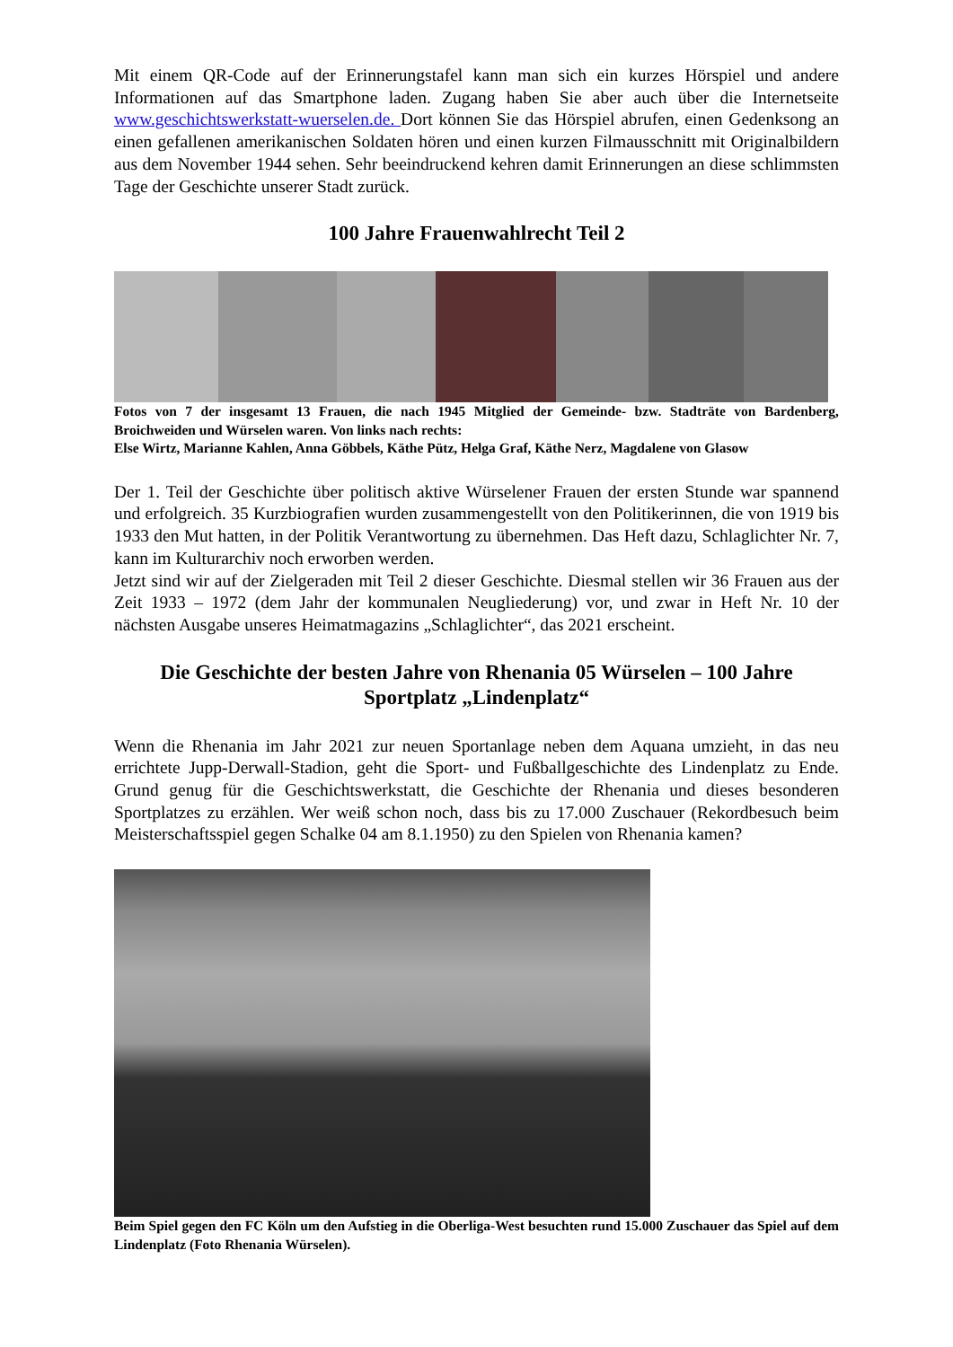Mit einem QR-Code auf der Erinnerungstafel kann man sich ein kurzes Hörspiel und andere Informationen auf das Smartphone laden. Zugang haben Sie aber auch über die Internetseite www.geschichtswerkstatt-wuerselen.de. Dort können Sie das Hörspiel abrufen, einen Gedenksong an einen gefallenen amerikanischen Soldaten hören und einen kurzen Filmausschnitt mit Originalbildern aus dem November 1944 sehen. Sehr beeindruckend kehren damit Erinnerungen an diese schlimmsten Tage der Geschichte unserer Stadt zurück.
100 Jahre Frauenwahlrecht Teil 2
Fotos von 7 der insgesamt 13 Frauen, die nach 1945 Mitglied der Gemeinde- bzw. Stadträte von Bardenberg, Broichweiden und Würselen waren. Von links nach rechts:
Else Wirtz, Marianne Kahlen, Anna Göbbels, Käthe Pütz, Helga Graf, Käthe Nerz, Magdalene von Glasow
Der 1. Teil der Geschichte über politisch aktive Würselener Frauen der ersten Stunde war spannend und erfolgreich. 35 Kurzbiografien wurden zusammengestellt von den Politikerinnen, die von 1919 bis 1933 den Mut hatten, in der Politik Verantwortung zu übernehmen. Das Heft dazu, Schlaglichter Nr. 7, kann im Kulturarchiv noch erworben werden.
Jetzt sind wir auf der Zielgeraden mit Teil 2 dieser Geschichte. Diesmal stellen wir 36 Frauen aus der Zeit 1933 – 1972 (dem Jahr der kommunalen Neugliederung) vor, und zwar in Heft Nr. 10 der nächsten Ausgabe unseres Heimatmagazins „Schlaglichter“, das 2021 erscheint.
Die Geschichte der besten Jahre von Rhenania 05 Würselen – 100 Jahre Sportplatz „Lindenplatz“
Wenn die Rhenania im Jahr 2021 zur neuen Sportanlage neben dem Aquana umzieht, in das neu errichtete Jupp-Derwall-Stadion, geht die Sport- und Fußballgeschichte des Lindenplatz zu Ende. Grund genug für die Geschichtswerkstatt, die Geschichte der Rhenania und dieses besonderen Sportplatzes zu erzählen. Wer weiß schon noch, dass bis zu 17.000 Zuschauer (Rekordbesuch beim Meisterschaftsspiel gegen Schalke 04 am 8.1.1950) zu den Spielen von Rhenania kamen?
Beim Spiel gegen den FC Köln um den Aufstieg in die Oberliga-West besuchten rund 15.000 Zuschauer das Spiel auf dem Lindenplatz (Foto Rhenania Würselen).